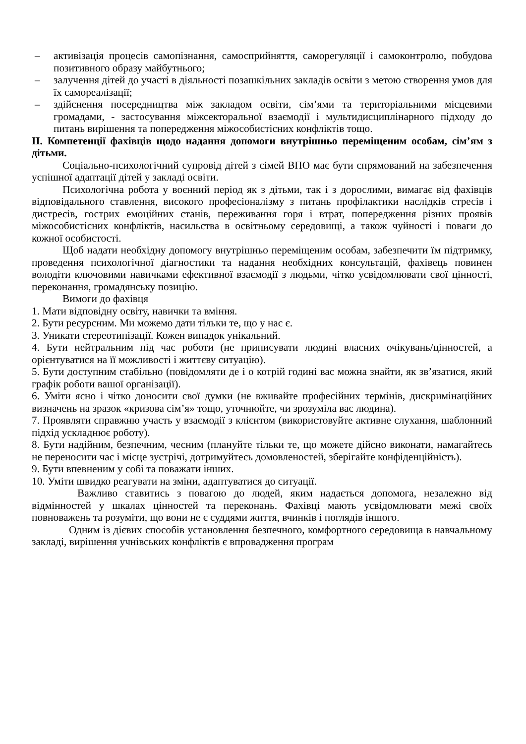– активізація процесів самопізнання, самосприйняття, саморегуляції і самоконтролю, побудова позитивного образу майбутнього;
– залучення дітей до участі в діяльності позашкільних закладів освіти з метою створення умов для їх самореалізації;
– здійснення посередництва між закладом освіти, сім’ями та територіальними місцевими громадами, - застосування міжсекторальної взаємодії і мультидисциплінарного підходу до питань вирішення та попередження міжособистісних конфліктів тощо.
ІІ. Компетенції фахівців щодо надання допомоги внутрішньо переміщеним особам, сім’ям з дітьми.
Соціально-психологічний супровід дітей з сімей ВПО має бути спрямований на забезпечення успішної адаптації дітей у закладі освіти.
Психологічна робота у воєнний період як з дітьми, так і з дорослими, вимагає від фахівців відповідального ставлення, високого професіоналізму з питань профілактики наслідків стресів і дистресів, гострих емоційних станів, переживання горя і втрат, попередження різних проявів міжособистісних конфліктів, насильства в освітньому середовищі, а також чуйності і поваги до кожної особистості.
Щоб надати необхідну допомогу внутрішньо переміщеним особам, забезпечити їм підтримку, проведення психологічної діагностики та надання необхідних консультацій, фахівець повинен володіти ключовими навичками ефективної взаємодії з людьми, чітко усвідомлювати свої цінності, переконання, громадянську позицію.
Вимоги до фахівця
1. Мати відповідну освіту, навички та вміння.
2. Бути ресурсним. Ми можемо дати тільки те, що у нас є.
3. Уникати стереотипізації. Кожен випадок унікальний.
4. Бути нейтральним під час роботи (не приписувати людині власних очікувань/цінностей, а орієнтуватися на її можливості і життєву ситуацію).
5. Бути доступним стабільно (повідомляти де і о котрій годині вас можна знайти, як зв’язатися, який графік роботи вашої організації).
6. Уміти ясно і чітко доносити свої думки (не вживайте професійних термінів, дискримінаційних визначень на зразок «кризова сім’я» тощо, уточнюйте, чи зрозуміла вас людина).
7. Проявляти справжню участь у взаємодії з клієнтом (використовуйте активне слухання, шаблонний підхід ускладнює роботу).
8. Бути надійним, безпечним, чесним (плануйте тільки те, що можете дійсно виконати, намагайтесь не переносити час і місце зустрічі, дотримуйтесь домовленостей, зберігайте конфіденційність).
9. Бути впевненим у собі та поважати інших.
10. Уміти швидко реагувати на зміни, адаптуватися до ситуації.
Важливо ставитись з повагою до людей, яким надається допомога, незалежно від відмінностей у шкалах цінностей та переконань. Фахівці мають усвідомлювати межі своїх повноважень та розуміти, що вони не є суддями життя, вчинків і поглядів іншого.
Одним із дієвих способів установлення безпечного, комфортного середовища в навчальному закладі, вирішення учнівських конфліктів є впровадження програм